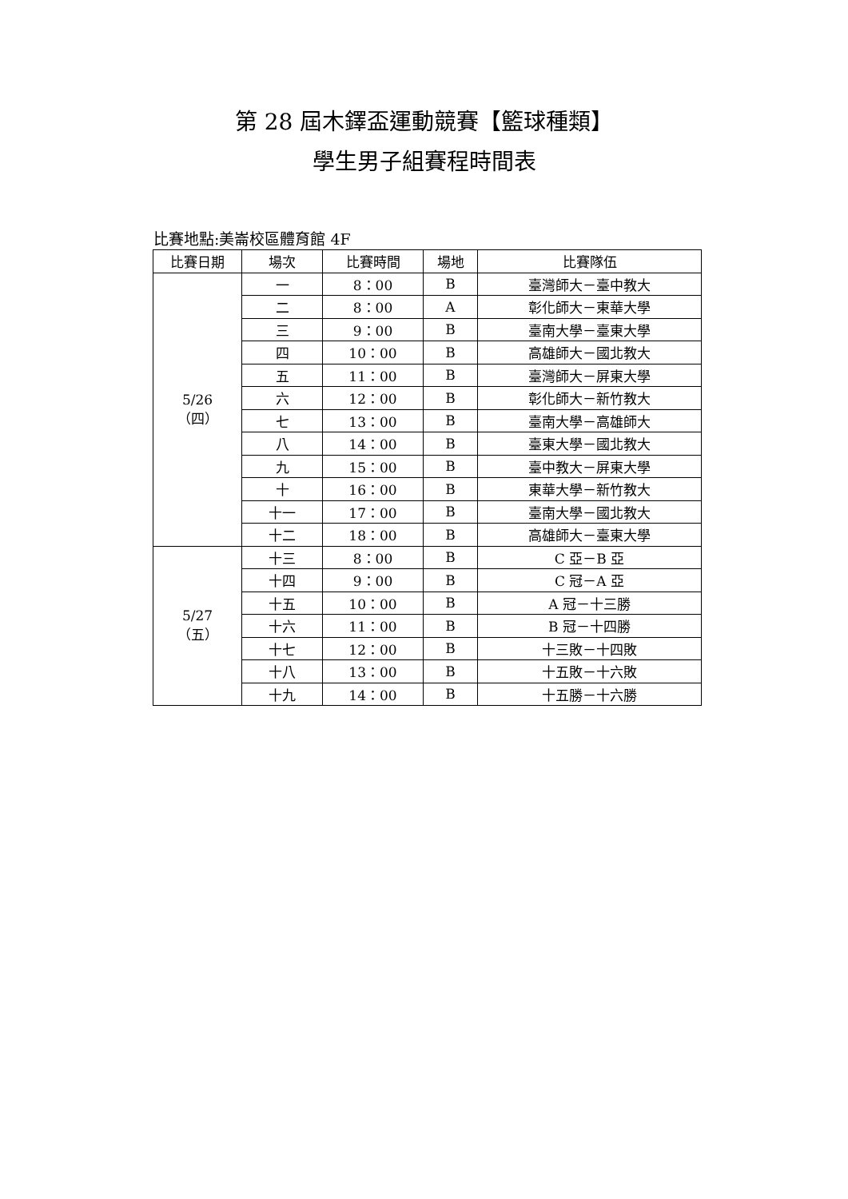第 28 屆木鐸盃運動競賽【籃球種類】
學生男子組賽程時間表
比賽地點:美崙校區體育館 4F
| 比賽日期 | 場次 | 比賽時間 | 場地 | 比賽隊伍 |
| --- | --- | --- | --- | --- |
| 5/26 （四） | 一 | 8：00 | B | 臺灣師大－臺中教大 |
| | 二 | 8：00 | A | 彰化師大－東華大學 |
| | 三 | 9：00 | B | 臺南大學－臺東大學 |
| | 四 | 10：00 | B | 高雄師大－國北教大 |
| | 五 | 11：00 | B | 臺灣師大－屏東大學 |
| | 六 | 12：00 | B | 彰化師大－新竹教大 |
| | 七 | 13：00 | B | 臺南大學－高雄師大 |
| | 八 | 14：00 | B | 臺東大學－國北教大 |
| | 九 | 15：00 | B | 臺中教大－屏東大學 |
| | 十 | 16：00 | B | 東華大學－新竹教大 |
| | 十一 | 17：00 | B | 臺南大學－國北教大 |
| | 十二 | 18：00 | B | 高雄師大－臺東大學 |
| 5/27 （五） | 十三 | 8：00 | B | C 亞－B 亞 |
| | 十四 | 9：00 | B | C 冠－A 亞 |
| | 十五 | 10：00 | B | A 冠－十三勝 |
| | 十六 | 11：00 | B | B 冠－十四勝 |
| | 十七 | 12：00 | B | 十三敗－十四敗 |
| | 十八 | 13：00 | B | 十五敗－十六敗 |
| | 十九 | 14：00 | B | 十五勝－十六勝 |